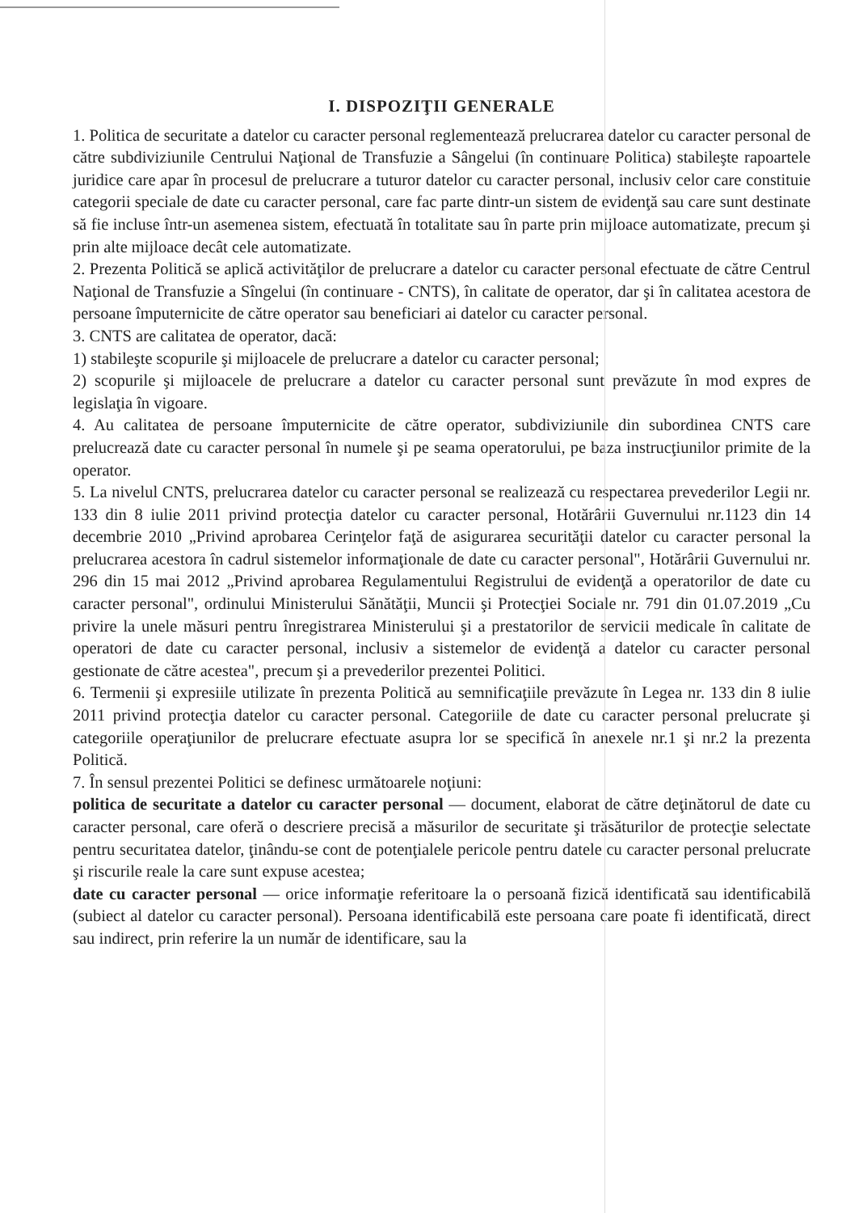I. DISPOZIŢII GENERALE
1. Politica de securitate a datelor cu caracter personal reglementează prelucrarea datelor cu caracter personal de către subdiviziunile Centrului Naţional de Transfuzie a Sângelui (în continuare Politica) stabileşte rapoartele juridice care apar în procesul de prelucrare a tuturor datelor cu caracter personal, inclusiv celor care constituie categorii speciale de date cu caracter personal, care fac parte dintr-un sistem de evidenţă sau care sunt destinate să fie incluse într-un asemenea sistem, efectuată în totalitate sau în parte prin mijloace automatizate, precum şi prin alte mijloace decât cele automatizate.
2. Prezenta Politică se aplică activităţilor de prelucrare a datelor cu caracter personal efectuate de către Centrul Naţional de Transfuzie a Sîngelui (în continuare - CNTS), în calitate de operator, dar şi în calitatea acestora de persoane împuternicite de către operator sau beneficiari ai datelor cu caracter personal.
3. CNTS are calitatea de operator, dacă:
1) stabileşte scopurile şi mijloacele de prelucrare a datelor cu caracter personal;
2) scopurile şi mijloacele de prelucrare a datelor cu caracter personal sunt prevăzute în mod expres de legislaţia în vigoare.
4. Au calitatea de persoane împuternicite de către operator, subdiviziunile din subordinea CNTS care prelucrează date cu caracter personal în numele şi pe seama operatorului, pe baza instrucţiunilor primite de la operator.
5. La nivelul CNTS, prelucrarea datelor cu caracter personal se realizează cu respectarea prevederilor Legii nr. 133 din 8 iulie 2011 privind protecţia datelor cu caracter personal, Hotărârii Guvernului nr.1123 din 14 decembrie 2010 „Privind aprobarea Cerinţelor faţă de asigurarea securităţii datelor cu caracter personal la prelucrarea acestora în cadrul sistemelor informaţionale de date cu caracter personal", Hotărârii Guvernului nr. 296 din 15 mai 2012 „Privind aprobarea Regulamentului Registrului de evidenţă a operatorilor de date cu caracter personal", ordinului Ministerului Sănătăţii, Muncii şi Protecţiei Sociale nr. 791 din 01.07.2019 „Cu privire la unele măsuri pentru înregistrarea Ministerului şi a prestatorilor de servicii medicale în calitate de operatori de date cu caracter personal, inclusiv a sistemelor de evidenţă a datelor cu caracter personal gestionate de către acestea", precum şi a prevederilor prezentei Politici.
6. Termenii şi expresiile utilizate în prezenta Politică au semnificaţiile prevăzute în Legea nr. 133 din 8 iulie 2011 privind protecţia datelor cu caracter personal. Categoriile de date cu caracter personal prelucrate şi categoriile operaţiunilor de prelucrare efectuate asupra lor se specifică în anexele nr.1 şi nr.2 la prezenta Politică.
7. În sensul prezentei Politici se definesc următoarele noţiuni:
politica de securitate a datelor cu caracter personal — document, elaborat de către deţinătorul de date cu caracter personal, care oferă o descriere precisă a măsurilor de securitate şi trăsăturilor de protecţie selectate pentru securitatea datelor, ţinându-se cont de potenţialele pericole pentru datele cu caracter personal prelucrate şi riscurile reale la care sunt expuse acestea;
date cu caracter personal — orice informaţie referitoare la o persoană fizică identificată sau identificabilă (subiect al datelor cu caracter personal). Persoana identificabilă este persoana care poate fi identificată, direct sau indirect, prin referire la un număr de identificare, sau la